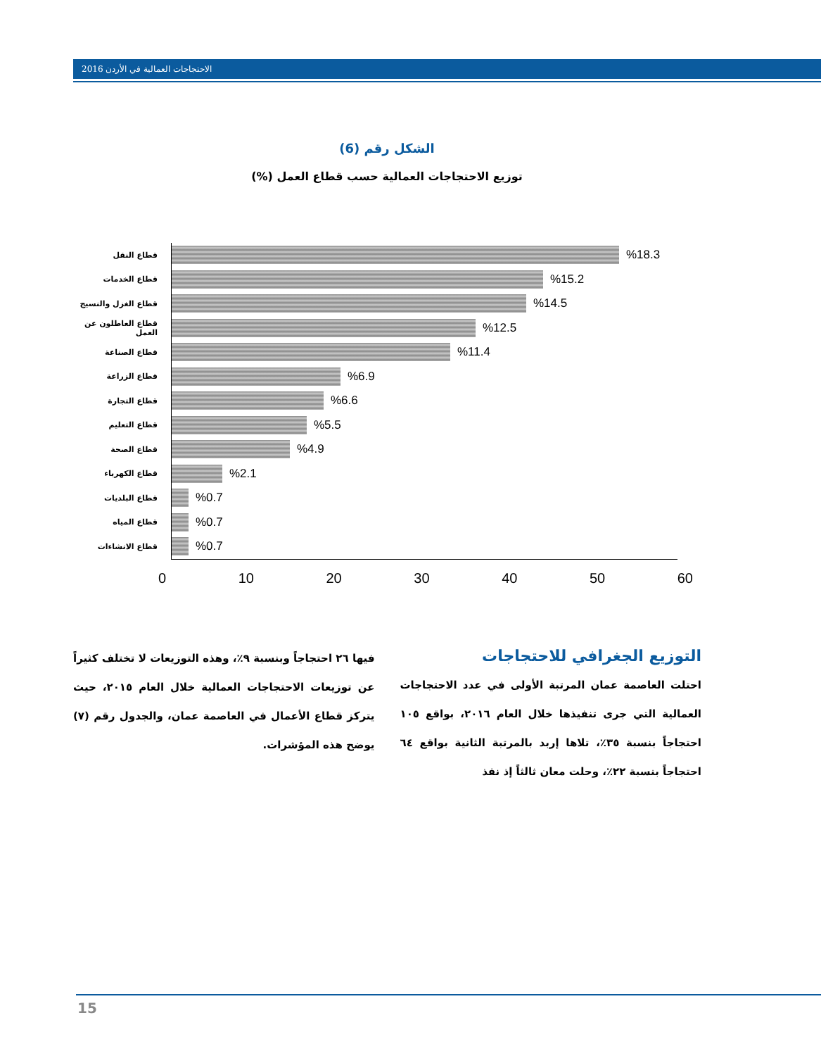2016 الاحتجاجات العمالية في الأردن
الشكل رقم (6)
توزيع الاحتجاجات العمالية حسب قطاع العمل (%)
قطاع النقل
%18.3
قطاع الخدمات
%15.2
قطاع الغزل والنسيج
%14.5
قطاع العاطلون عن العمل
%12.5
قطاع الصناعة
%11.4
قطاع الزراعة
%6.9
قطاع التجارة
%6.6
قطاع التعليم
%5.5
قطاع الصحة
%4.9
قطاع الكهرباء
%2.1
قطاع البلديات
%0.7
قطاع المياه
%0.7
قطاع الانشاءات
%0.7
0 10 20 30 40 50 60
التوزيع الجغرافي للاحتجاجات
احتلت العاصمة عمان المرتبة الأولى في عدد الاحتجاجات العمالية التي جرى تنفيذها خلال العام ٢٠١٦، بواقع ١٠٥ احتجاجاً بنسبة ٣٥٪، تلاها إربد بالمرتبة الثانية بواقع ٦٤ احتجاجاً بنسبة ٢٢٪، وحلت معان ثالثاً إذ نفذ
فيها ٢٦ احتجاجاً وبنسبة ٩٪، وهذه التوزيعات لا تختلف كثيراً عن توزيعات الاحتجاجات العمالية خلال العام ٢٠١٥، حيث يتركز قطاع الأعمال في العاصمة عمان، والجدول رقم (٧) يوضح هذه المؤشرات.
15